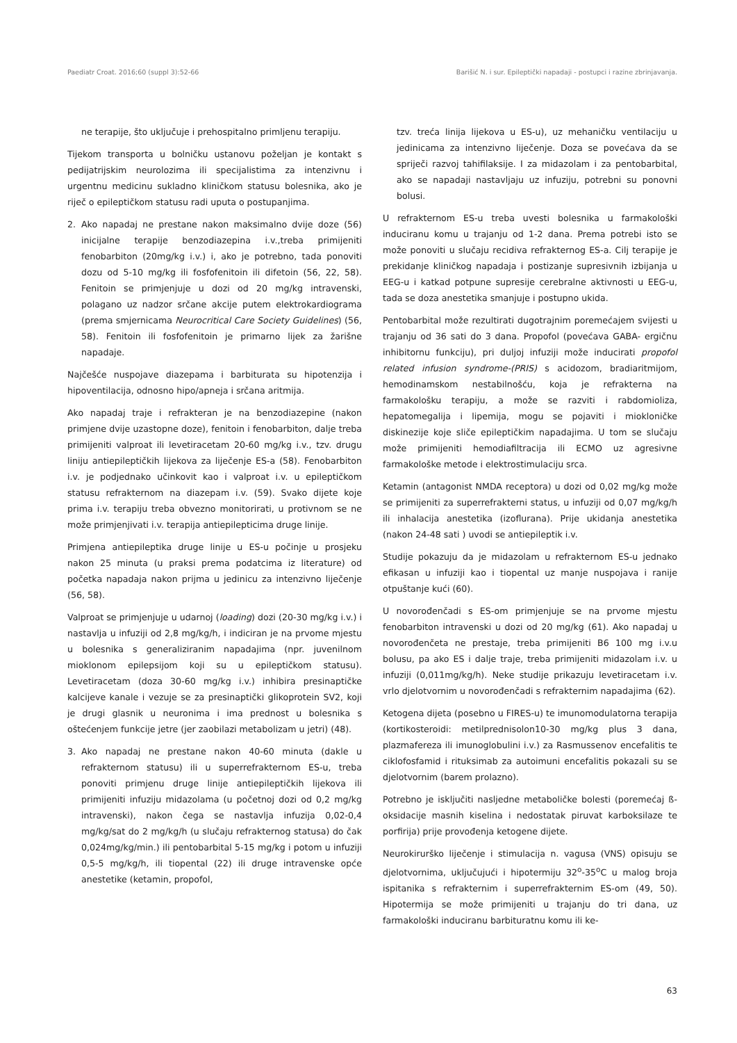Paediatr Croat. 2016;60 (suppl 3):52-66 Barišić N. i sur. Epileptički napadaji - postupci i razine zbrinjavanja.
ne terapije, što uključuje i prehospitalno primljenu terapiju.
Tijekom transporta u bolničku ustanovu poželjan je kontakt s pedijatrijskim neurolozima ili specijalistima za intenzivnu i urgentnu medicinu sukladno kliničkom statusu bolesnika, ako je riječ o epileptičkom statusu radi uputa o postupanjima.
2. Ako napadaj ne prestane nakon maksimalno dvije doze (56) inicijalne terapije benzodiazepina i.v.,treba primijeniti fenobarbiton (20mg/kg i.v.) i, ako je potrebno, tada ponoviti dozu od 5-10 mg/kg ili fosfofenitoin ili difetoin (56, 22, 58). Fenitoin se primjenjuje u dozi od 20 mg/kg intravenski, polagano uz nadzor srčane akcije putem elektrokardiograma (prema smjernicama Neurocritical Care Society Guidelines) (56, 58). Fenitoin ili fosfofenitoin je primarno lijek za žarišne napadaje.
Najčešće nuspojave diazepama i barbiturata su hipotenzija i hipoventilacija, odnosno hipo/apneja i srčana aritmija.
Ako napadaj traje i refrakteran je na benzodiazepine (nakon primjene dvije uzastopne doze), fenitoin i fenobarbiton, dalje treba primijeniti valproat ili levetiracetam 20-60 mg/kg i.v., tzv. drugu liniju antiepileptičkih lijekova za liječenje ES-a (58). Fenobarbiton i.v. je podjednako učinkovit kao i valproat i.v. u epileptičkom statusu refrakternom na diazepam i.v. (59). Svako dijete koje prima i.v. terapiju treba obvezno monitorirati, u protivnom se ne može primjenjivati i.v. terapija antiepilepticima druge linije.
Primjena antiepileptika druge linije u ES-u počinje u prosjeku nakon 25 minuta (u praksi prema podatcima iz literature) od početka napadaja nakon prijma u jedinicu za intenzivno liječenje (56, 58).
Valproat se primjenjuje u udarnoj (loading) dozi (20-30 mg/kg i.v.) i nastavlja u infuziji od 2,8 mg/kg/h, i indiciran je na prvome mjestu u bolesnika s generaliziranim napadajima (npr. juvenilnom mioklonom epilepsijom koji su u epileptičkom statusu). Levetiracetam (doza 30-60 mg/kg i.v.) inhibira presinaptičke kalcijeve kanale i vezuje se za presinaptički glikoprotein SV2, koji je drugi glasnik u neuronima i ima prednost u bolesnika s oštećenjem funkcije jetre (jer zaobilazi metabolizam u jetri) (48).
3. Ako napadaj ne prestane nakon 40-60 minuta (dakle u refrakternom statusu) ili u superrefrakternom ES-u, treba ponoviti primjenu druge linije antiepileptičkih lijekova ili primijeniti infuziju midazolama (u početnoj dozi od 0,2 mg/kg intravenski), nakon čega se nastavlja infuzija 0,02-0,4 mg/kg/sat do 2 mg/kg/h (u slučaju refrakternog statusa) do čak 0,024mg/kg/min.) ili pentobarbital 5-15 mg/kg i potom u infuziji 0,5-5 mg/kg/h, ili tiopental (22) ili druge intravenske opće anestetike (ketamin, propofol,
tzv. treća linija lijekova u ES-u), uz mehaničku ventilaciju u jedinicama za intenzivno liječenje. Doza se povećava da se spriječi razvoj tahifilaksije. I za midazolam i za pentobarbital, ako se napadaji nastavljaju uz infuziju, potrebni su ponovni bolusi.
U refrakternom ES-u treba uvesti bolesnika u farmakološki induciranu komu u trajanju od 1-2 dana. Prema potrebi isto se može ponoviti u slučaju recidiva refrakternog ES-a. Cilj terapije je prekidanje kliničkog napadaja i postizanje supresivnih izbijanja u EEG-u i katkad potpune supresije cerebralne aktivnosti u EEG-u, tada se doza anestetika smanjuje i postupno ukida.
Pentobarbital može rezultirati dugotrajnim poremećajem svijesti u trajanju od 36 sati do 3 dana. Propofol (povećava GABA- ergičnu inhibitornu funkciju), pri duljoj infuziji može inducirati propofol related infusion syndrome-(PRIS) s acidozom, bradiaritmijom, hemodinamskom nestabilnošću, koja je refrakterna na farmakološku terapiju, a može se razviti i rabdomioliza, hepatomegalija i lipemija, mogu se pojaviti i miokloničke diskinezije koje sliče epileptičkim napadajima. U tom se slučaju može primijeniti hemodiafiltracija ili ECMO uz agresivne farmakološke metode i elektrostimulaciju srca.
Ketamin (antagonist NMDA receptora) u dozi od 0,02 mg/kg može se primijeniti za superrefrakterni status, u infuziji od 0,07 mg/kg/h ili inhalacija anestetika (izoflurana). Prije ukidanja anestetika (nakon 24-48 sati ) uvodi se antiepileptik i.v.
Studije pokazuju da je midazolam u refrakternom ES-u jednako efikasan u infuziji kao i tiopental uz manje nuspojava i ranije otpuštanje kući (60).
U novorođenčadi s ES-om primjenjuje se na prvome mjestu fenobarbiton intravenski u dozi od 20 mg/kg (61). Ako napadaj u novorođenčeta ne prestaje, treba primijeniti B6 100 mg i.v.u bolusu, pa ako ES i dalje traje, treba primijeniti midazolam i.v. u infuziji (0,011mg/kg/h). Neke studije prikazuju levetiracetam i.v. vrlo djelotvornim u novorođenčadi s refrakternim napadajima (62).
Ketogena dijeta (posebno u FIRES-u) te imunomodulatorna terapija (kortikosteroidi: metilprednisolon10-30 mg/kg plus 3 dana, plazmafereza ili imunoglobulini i.v.) za Rasmussenov encefalitis te ciklofosfamid i rituksimab za autoimuni encefalitis pokazali su se djelotvornim (barem prolazno).
Potrebno je isključiti nasljedne metaboličke bolesti (poremećaj ß-oksidacije masnih kiselina i nedostatak piruvat karboksilaze te porfirija) prije provođenja ketogene dijete.
Neurokirurško liječenje i stimulacija n. vagusa (VNS) opisuju se djelotvornima, uključujući i hipotermiju 32<sup>o</sup>-35<sup>o</sup>C u malog broja ispitanika s refrakternim i superrefrakternim ES-om (49, 50). Hipotermija se može primijeniti u trajanju do tri dana, uz farmakološki induciranu barbituratnu komu ili ke-
63